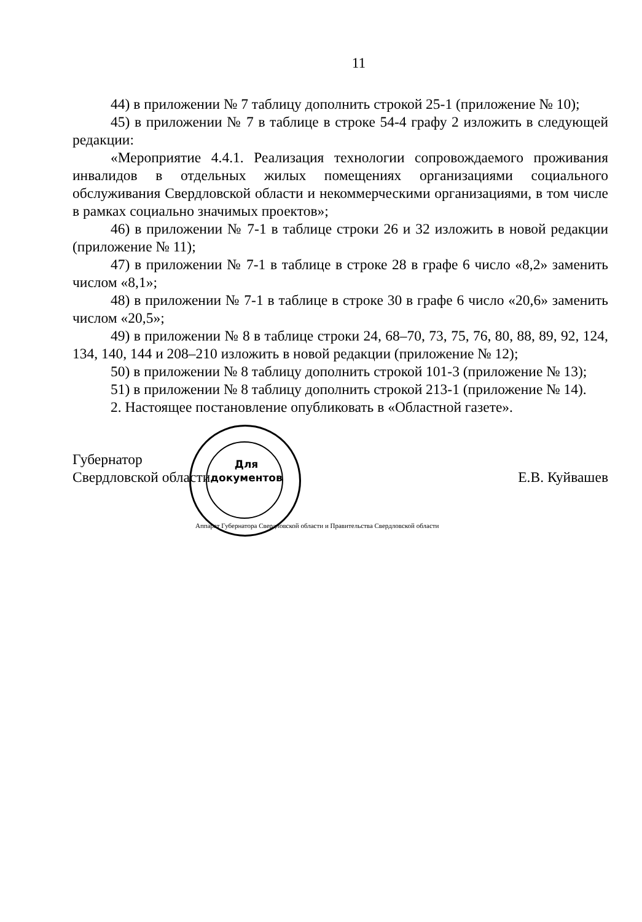11
44) в приложении № 7 таблицу дополнить строкой 25-1 (приложение № 10);
45) в приложении № 7 в таблице в строке 54-4 графу 2 изложить в следующей редакции:
«Мероприятие 4.4.1. Реализация технологии сопровождаемого проживания инвалидов в отдельных жилых помещениях организациями социального обслуживания Свердловской области и некоммерческими организациями, в том числе в рамках социально значимых проектов»;
46) в приложении № 7-1 в таблице строки 26 и 32 изложить в новой редакции (приложение № 11);
47) в приложении № 7-1 в таблице в строке 28 в графе 6 число «8,2» заменить числом «8,1»;
48) в приложении № 7-1 в таблице в строке 30 в графе 6 число «20,6» заменить числом «20,5»;
49) в приложении № 8 в таблице строки 24, 68–70, 73, 75, 76, 80, 88, 89, 92, 124, 134, 140, 144 и 208–210 изложить в новой редакции (приложение № 12);
50) в приложении № 8 таблицу дополнить строкой 101-3 (приложение № 13);
51) в приложении № 8 таблицу дополнить строкой 213-1 (приложение № 14).
2. Настоящее постановление опубликовать в «Областной газете».
Губернатор
Свердловской области
Е.В. Куйвашев
Для документов
Аппарат Губернатора Свердловской области и Правительства Свердловской области